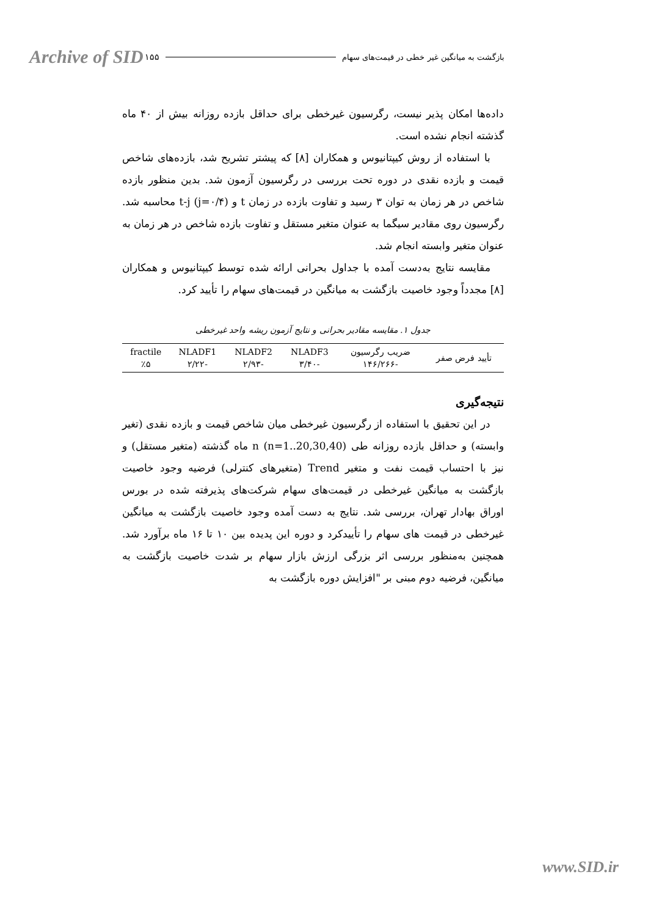Archive of SID ۱۵۵ بازگشت به میانگین غیر خطی در قیمت‌های سهام
داده‌ها امکان پذیر نیست، رگرسیون غیرخطی برای حداقل بازده روزانه بیش از ۴۰ ماه گذشته انجام نشده است.
با استفاده از روش کیپتانیوس و همکاران [۸] که پیشتر تشریح شد، بازده‌های شاخص قیمت و بازده نقدی در دوره تحت بررسی در رگرسیون آزمون شد. بدین منظور بازده شاخص در هر زمان به توان ۳ رسید و تفاوت بازده در زمان t و t-j (j=۰/۴) محاسبه شد. رگرسیون روی مقادیر سیگما به عنوان متغیر مستقل و تفاوت بازده شاخص در هر زمان به عنوان متغیر وابسته انجام شد.
مقایسه نتایج به‌دست آمده با جداول بحرانی ارائه شده توسط کیپتانیوس و همکاران [۸] مجدداً وجود خاصیت بازگشت به میانگین در قیمت‌های سهام را تأیید کرد.
جدول ۱. مقایسه مقادیر بحرانی و نتایج آزمون ریشه واحد غیرخطی
| تأیید فرض صفر | ضریب رگرسیون -۱۴۶/۲۶۶ | NLADF3 -۳/۴۰ | NLADF2 -۲/۹۳ | NLADF1 -۲/۲۲ | fractile ٪۵ |
نتیجه‌گیری
در این تحقیق با استفاده از رگرسیون غیرخطی میان شاخص قیمت و بازده نقدی (تغیر وابسته) و حداقل بازده روزانه طی n (n=1..20,30,40) ماه گذشته (متغیر مستقل) و نیز با احتساب قیمت نفت و متغیر Trend (متغیرهای کنترلی) فرضیه وجود خاصیت بازگشت به میانگین غیرخطی در قیمت‌های سهام شرکت‌های پذیرفته شده در بورس اوراق بهادار تهران، بررسی شد. نتایج به دست آمده وجود خاصیت بازگشت به میانگین غیرخطی در قیمت های سهام را تأییدکرد و دوره این پدیده بین ۱۰ تا ۱۶ ماه برآورد شد. همچنین به‌منظور بررسی اثر بزرگی ارزش بازار سهام بر شدت خاصیت بازگشت به میانگین، فرضیه دوم مبنی بر "افزایش دوره بازگشت به
www.SID.ir